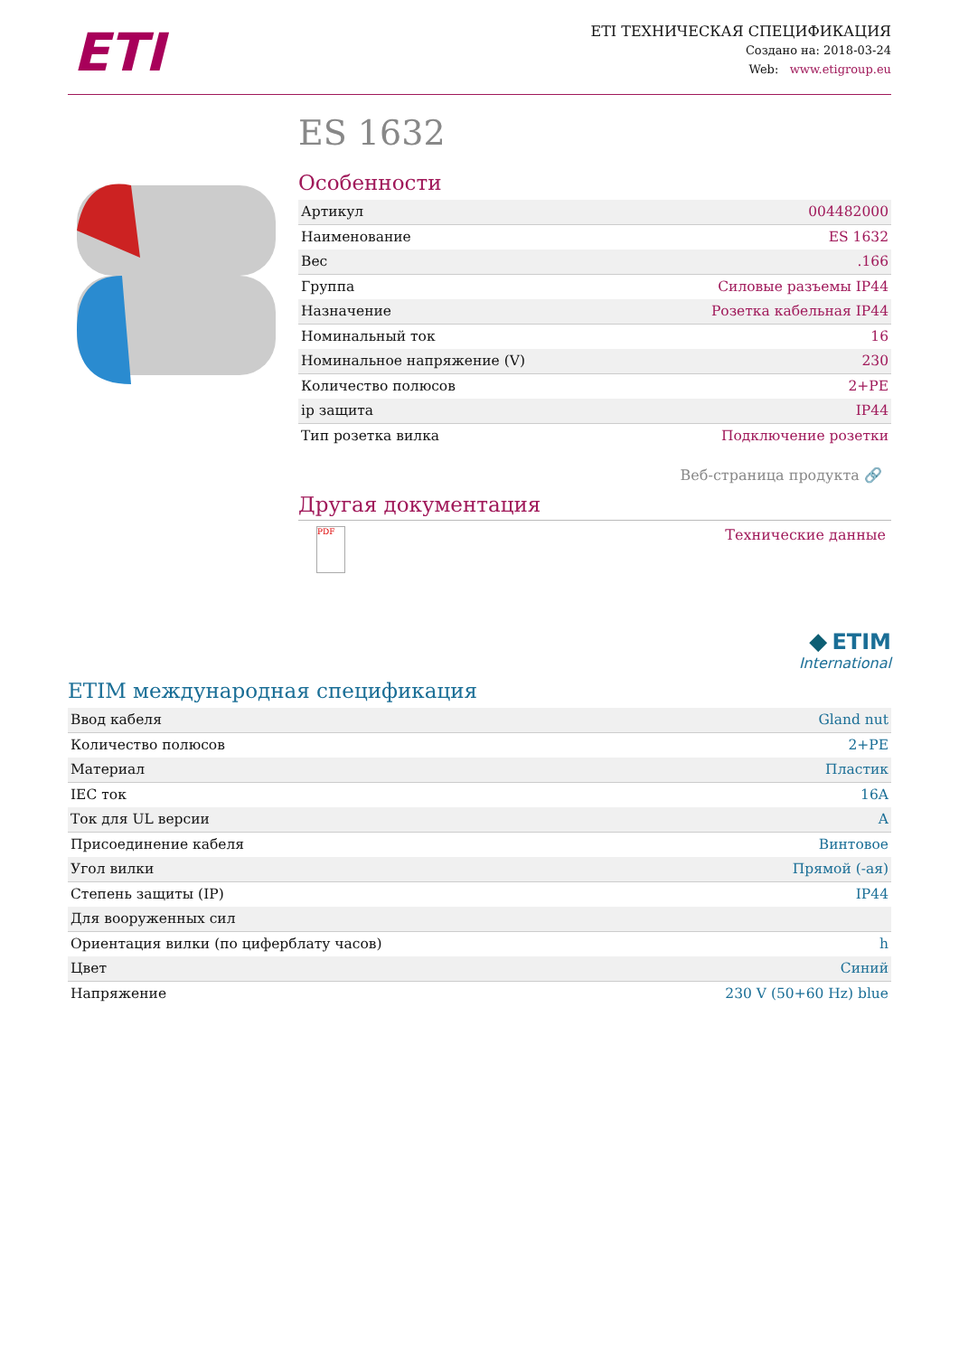ETI
ETI ТЕХНИЧЕСКАЯ СПЕЦИФИКАЦИЯ
Создано на: 2018-03-24
Web: www.etigroup.eu
ES 1632
Особенности
| Артикул | 004482000 |
| Наименование | ES 1632 |
| Вес | .166 |
| Группа | Силовые разъемы IP44 |
| Назначение | Розетка кабельная IP44 |
| Номинальный ток | 16 |
| Номинальное напряжение (V) | 230 |
| Количество полюсов | 2+PE |
| ip защита | IP44 |
| Тип розетка вилка | Подключение розетки |
Веб-страница продукта 🔗
Другая документация
PDF
Технические данные
◆ ETIM
International
ETIM международная спецификация
| Ввод кабеля | Gland nut |
| Количество полюсов | 2+PE |
| Материал | Пластик |
| IEC ток | 16A |
| Ток для UL версии | A |
| Присоединение кабеля | Винтовое |
| Угол вилки | Прямой (-ая) |
| Степень защиты (IP) | IP44 |
| Для вооруженных сил | |
| Ориентация вилки (по циферблату часов) | h |
| Цвет | Синий |
| Напряжение | 230 V (50+60 Hz) blue |